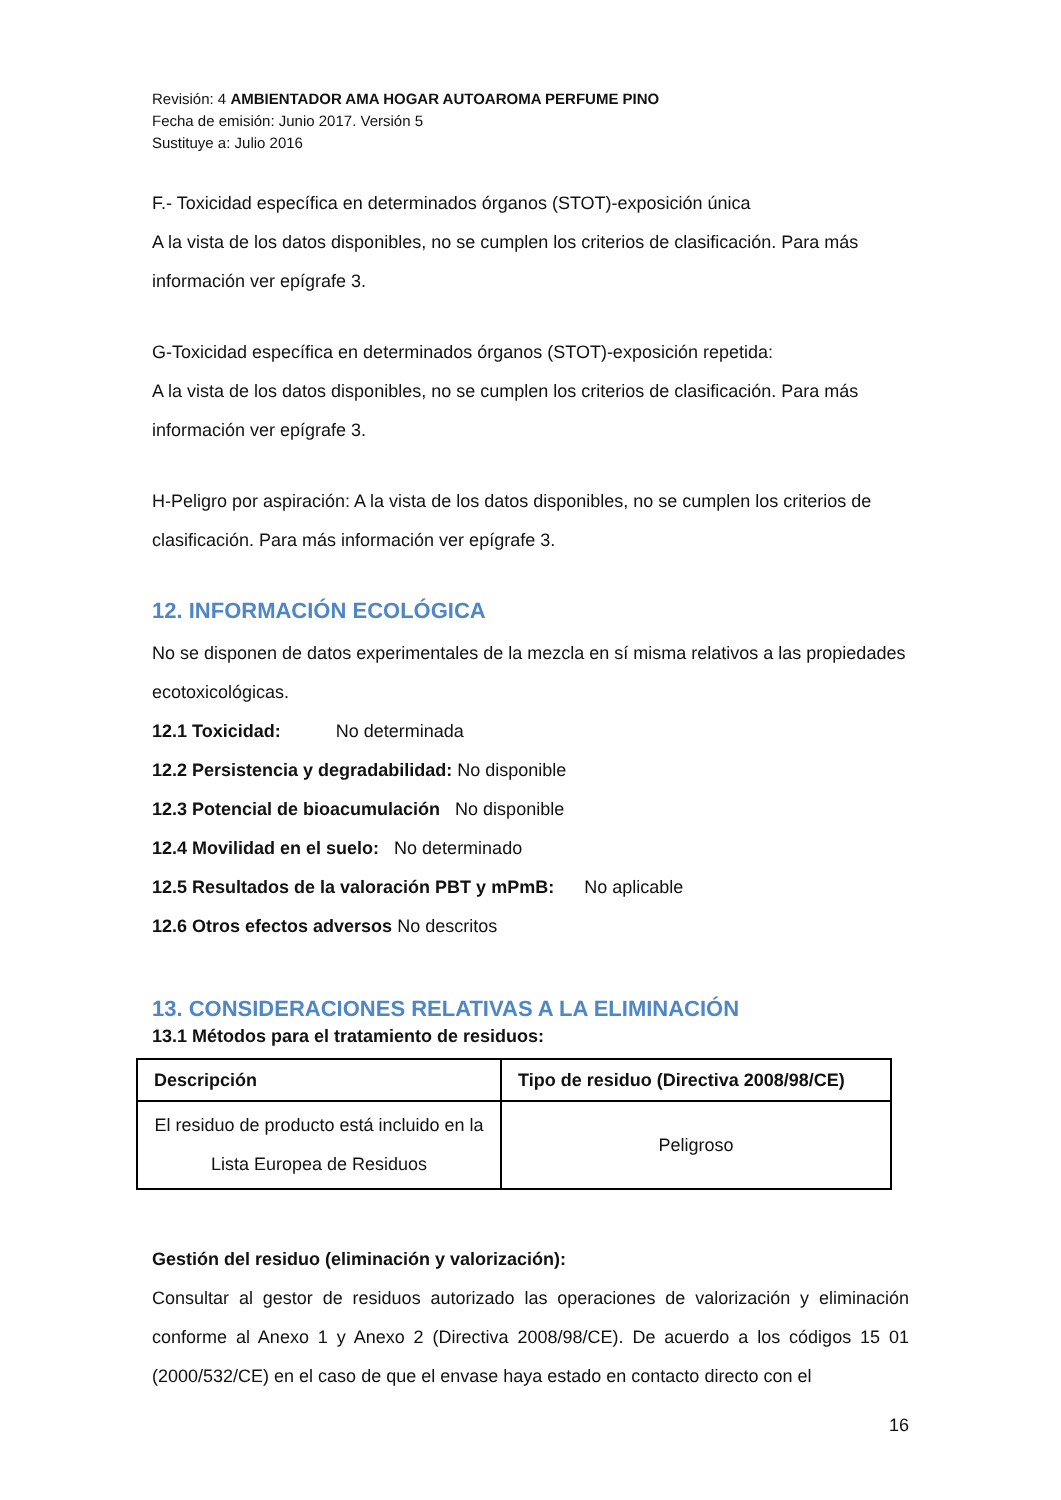Revisión: 4 AMBIENTADOR AMA HOGAR AUTOAROMA PERFUME PINO
Fecha de emisión: Junio 2017. Versión 5
Sustituye a: Julio 2016
F.- Toxicidad específica en determinados órganos (STOT)-exposición única
A la vista de los datos disponibles, no se cumplen los criterios de clasificación. Para más información ver epígrafe 3.
G-Toxicidad específica en determinados órganos (STOT)-exposición repetida:
A la vista de los datos disponibles, no se cumplen los criterios de clasificación. Para más información ver epígrafe 3.
H-Peligro por aspiración: A la vista de los datos disponibles, no se cumplen los criterios de clasificación. Para más información ver epígrafe 3.
12. INFORMACIÓN ECOLÓGICA
No se disponen de datos experimentales de la mezcla en sí misma relativos a las propiedades ecotoxicológicas.
12.1 Toxicidad: No determinada
12.2 Persistencia y degradabilidad: No disponible
12.3 Potencial de bioacumulación No disponible
12.4 Movilidad en el suelo: No determinado
12.5 Resultados de la valoración PBT y mPmB: No aplicable
12.6 Otros efectos adversos No descritos
13. CONSIDERACIONES RELATIVAS A LA ELIMINACIÓN
13.1 Métodos para el tratamiento de residuos:
| Descripción | Tipo de residuo (Directiva 2008/98/CE) |
| --- | --- |
| El residuo de producto está incluido en la Lista Europea de Residuos | Peligroso |
Gestión del residuo (eliminación y valorización):
Consultar al gestor de residuos autorizado las operaciones de valorización y eliminación conforme al Anexo 1 y Anexo 2 (Directiva 2008/98/CE). De acuerdo a los códigos 15 01 (2000/532/CE) en el caso de que el envase haya estado en contacto directo con el
16